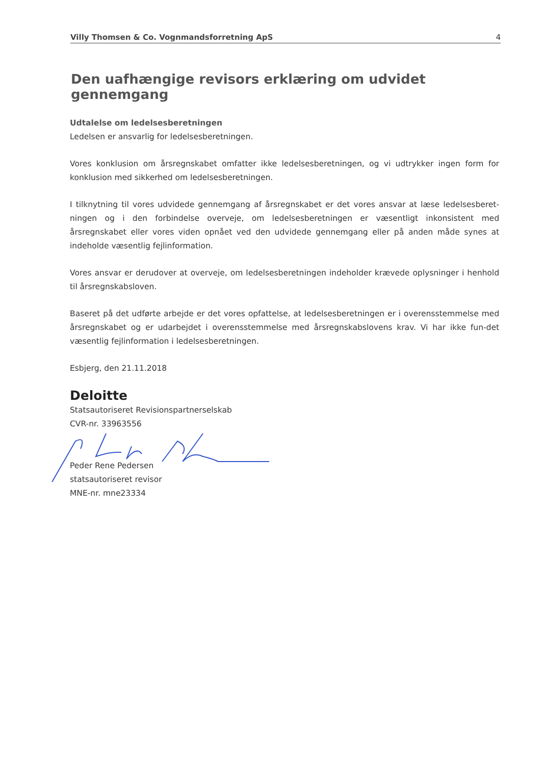Villy Thomsen & Co. Vognmandsforretning ApS 4
Den uafhængige revisors erklæring om udvidet gennemgang
Udtalelse om ledelsesberetningen
Ledelsen er ansvarlig for ledelsesberetningen.
Vores konklusion om årsregnskabet omfatter ikke ledelsesberetningen, og vi udtrykker ingen form for konklusion med sikkerhed om ledelsesberetningen.
I tilknytning til vores udvidede gennemgang af årsregnskabet er det vores ansvar at læse ledelsesberet-ningen og i den forbindelse overveje, om ledelsesberetningen er væsentligt inkonsistent med årsregnskabet eller vores viden opnået ved den udvidede gennemgang eller på anden måde synes at indeholde væsentlig fejlinformation.
Vores ansvar er derudover at overveje, om ledelsesberetningen indeholder krævede oplysninger i henhold til årsregnskabsloven.
Baseret på det udførte arbejde er det vores opfattelse, at ledelsesberetningen er i overensstemmelse med årsregnskabet og er udarbejdet i overensstemmelse med årsregnskabslovens krav. Vi har ikke fun-det væsentlig fejlinformation i ledelsesberetningen.
Esbjerg, den 21.11.2018
Deloitte
Statsautoriseret Revisionspartnerselskab
CVR-nr. 33963556
Peder Rene Pedersen
statsautoriseret revisor
MNE-nr. mne23334